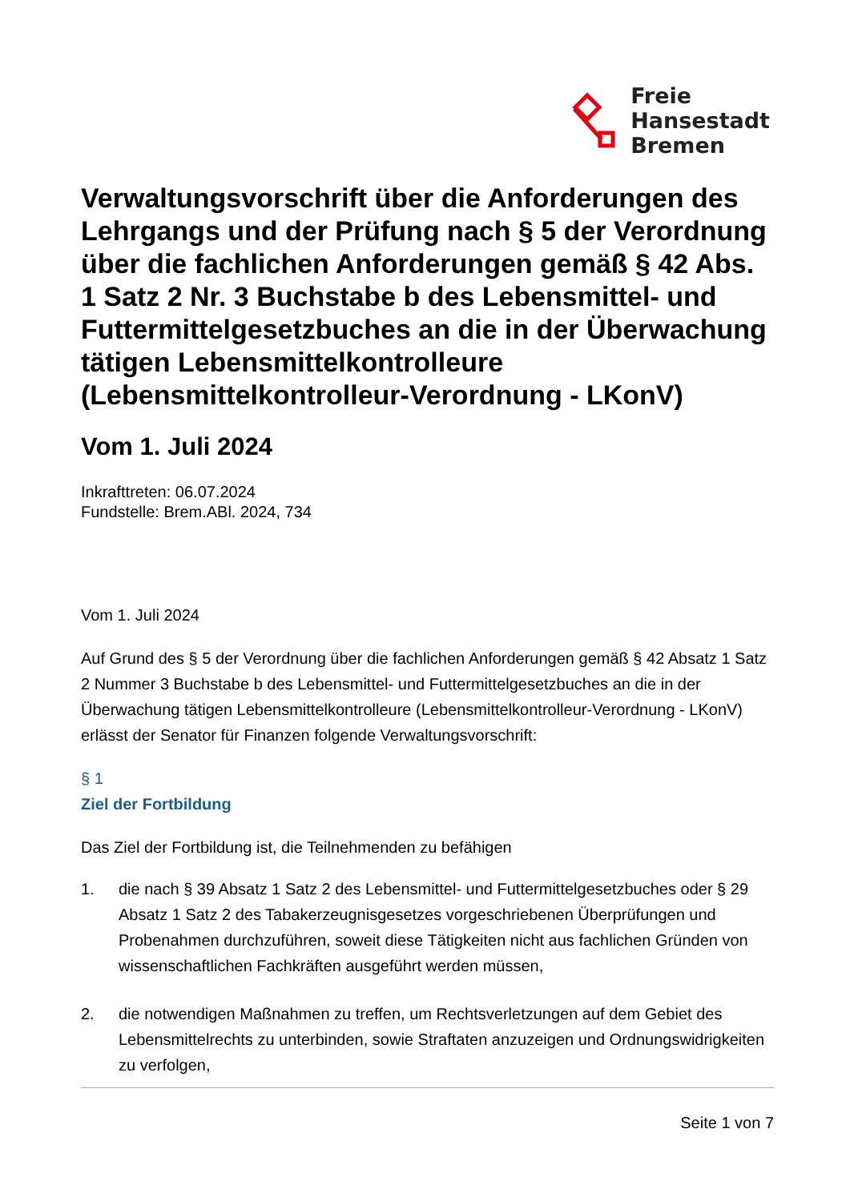Freie
Hansestadt
Bremen
Verwaltungsvorschrift über die Anforderungen des Lehrgangs und der Prüfung nach § 5 der Verordnung über die fachlichen Anforderungen gemäß § 42 Abs. 1 Satz 2 Nr. 3 Buchstabe b des Lebensmittel- und Futtermittelgesetzbuches an die in der Überwachung tätigen Lebensmittelkontrolleure (Lebensmittelkontrolleur-Verordnung - LKonV)
Vom 1. Juli 2024
Inkrafttreten: 06.07.2024
Fundstelle: Brem.ABl. 2024, 734
Vom 1. Juli 2024
Auf Grund des § 5 der Verordnung über die fachlichen Anforderungen gemäß § 42 Absatz 1 Satz 2 Nummer 3 Buchstabe b des Lebensmittel- und Futtermittelgesetzbuches an die in der Überwachung tätigen Lebensmittelkontrolleure (Lebensmittelkontrolleur-Verordnung - LKonV) erlässt der Senator für Finanzen folgende Verwaltungsvorschrift:
§ 1
Ziel der Fortbildung
Das Ziel der Fortbildung ist, die Teilnehmenden zu befähigen
1. die nach § 39 Absatz 1 Satz 2 des Lebensmittel- und Futtermittelgesetzbuches oder § 29 Absatz 1 Satz 2 des Tabakerzeugnisgesetzes vorgeschriebenen Überprüfungen und Probenahmen durchzuführen, soweit diese Tätigkeiten nicht aus fachlichen Gründen von wissenschaftlichen Fachkräften ausgeführt werden müssen,
2. die notwendigen Maßnahmen zu treffen, um Rechtsverletzungen auf dem Gebiet des Lebensmittelrechts zu unterbinden, sowie Straftaten anzuzeigen und Ordnungswidrigkeiten zu verfolgen,
Seite 1 von 7